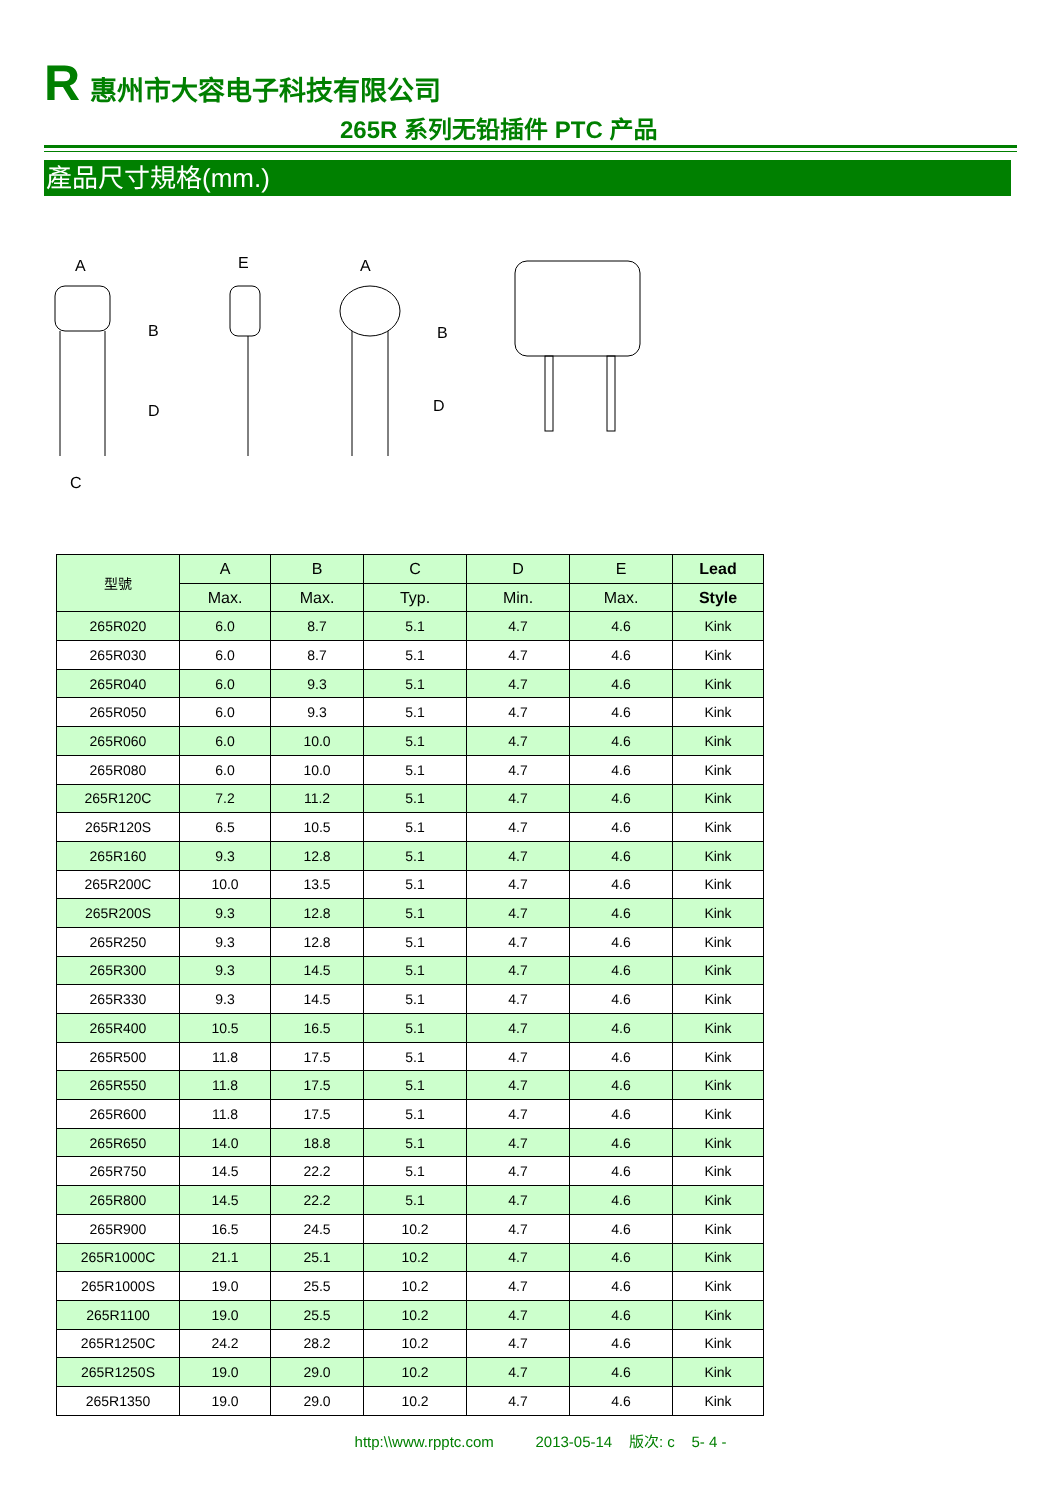R惠州市大容电子科技有限公司
265R 系列无铅插件 PTC 产品
產品尺寸規格(mm.)
A
B
D
C
E
A
B
D
| 型號 | A | B | C | D | E | Lead |
| --- | --- | --- | --- | --- | --- | --- |
| | Max. | Max. | Typ. | Min. | Max. | Style |
| 265R020 | 6.0 | 8.7 | 5.1 | 4.7 | 4.6 | Kink |
| 265R030 | 6.0 | 8.7 | 5.1 | 4.7 | 4.6 | Kink |
| 265R040 | 6.0 | 9.3 | 5.1 | 4.7 | 4.6 | Kink |
| 265R050 | 6.0 | 9.3 | 5.1 | 4.7 | 4.6 | Kink |
| 265R060 | 6.0 | 10.0 | 5.1 | 4.7 | 4.6 | Kink |
| 265R080 | 6.0 | 10.0 | 5.1 | 4.7 | 4.6 | Kink |
| 265R120C | 7.2 | 11.2 | 5.1 | 4.7 | 4.6 | Kink |
| 265R120S | 6.5 | 10.5 | 5.1 | 4.7 | 4.6 | Kink |
| 265R160 | 9.3 | 12.8 | 5.1 | 4.7 | 4.6 | Kink |
| 265R200C | 10.0 | 13.5 | 5.1 | 4.7 | 4.6 | Kink |
| 265R200S | 9.3 | 12.8 | 5.1 | 4.7 | 4.6 | Kink |
| 265R250 | 9.3 | 12.8 | 5.1 | 4.7 | 4.6 | Kink |
| 265R300 | 9.3 | 14.5 | 5.1 | 4.7 | 4.6 | Kink |
| 265R330 | 9.3 | 14.5 | 5.1 | 4.7 | 4.6 | Kink |
| 265R400 | 10.5 | 16.5 | 5.1 | 4.7 | 4.6 | Kink |
| 265R500 | 11.8 | 17.5 | 5.1 | 4.7 | 4.6 | Kink |
| 265R550 | 11.8 | 17.5 | 5.1 | 4.7 | 4.6 | Kink |
| 265R600 | 11.8 | 17.5 | 5.1 | 4.7 | 4.6 | Kink |
| 265R650 | 14.0 | 18.8 | 5.1 | 4.7 | 4.6 | Kink |
| 265R750 | 14.5 | 22.2 | 5.1 | 4.7 | 4.6 | Kink |
| 265R800 | 14.5 | 22.2 | 5.1 | 4.7 | 4.6 | Kink |
| 265R900 | 16.5 | 24.5 | 10.2 | 4.7 | 4.6 | Kink |
| 265R1000C | 21.1 | 25.1 | 10.2 | 4.7 | 4.6 | Kink |
| 265R1000S | 19.0 | 25.5 | 10.2 | 4.7 | 4.6 | Kink |
| 265R1100 | 19.0 | 25.5 | 10.2 | 4.7 | 4.6 | Kink |
| 265R1250C | 24.2 | 28.2 | 10.2 | 4.7 | 4.6 | Kink |
| 265R1250S | 19.0 | 29.0 | 10.2 | 4.7 | 4.6 | Kink |
| 265R1350 | 19.0 | 29.0 | 10.2 | 4.7 | 4.6 | Kink |
http:\\www.rpptc.com 2013-05-14 版次: c 5- 4 -